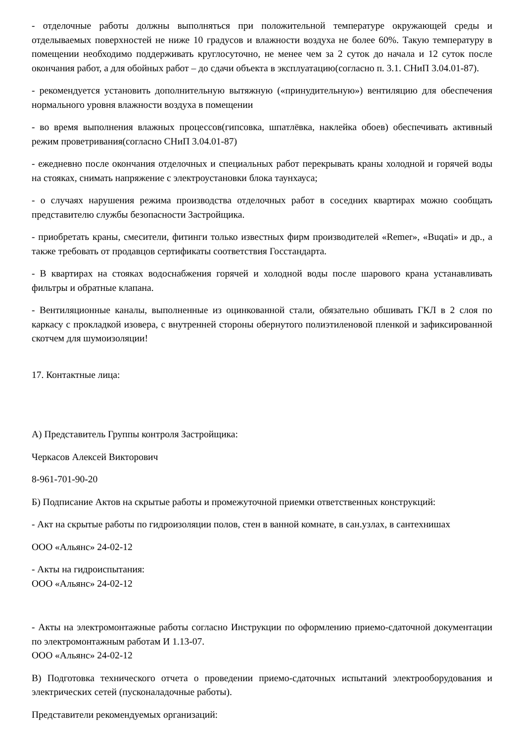- отделочные работы должны выполняться при положительной температуре окружающей среды и отделываемых поверхностей не ниже 10 градусов и влажности воздуха не более 60%. Такую температуру в помещении необходимо поддерживать круглосуточно, не менее чем за 2 суток до начала и 12 суток после окончания работ, а для обойных работ – до сдачи объекта в эксплуатацию(согласно п. 3.1. СНиП 3.04.01-87).
- рекомендуется установить дополнительную вытяжную («принудительную») вентиляцию для обеспечения нормального уровня влажности воздуха в помещении
- во время выполнения влажных процессов(гипсовка, шпатлёвка, наклейка обоев) обеспечивать активный режим проветривания(согласно СНиП 3.04.01-87)
- ежедневно после окончания отделочных и специальных работ перекрывать краны холодной и горячей воды на стояках, снимать напряжение с электроустановки блока таунхауса;
- о случаях нарушения режима производства отделочных работ в соседних квартирах можно сообщать представителю службы безопасности Застройщика.
- приобретать краны, смесители, фитинги только известных фирм производителей «Remer», «Buqati» и др., а также требовать от продавцов сертификаты соответствия Госстандарта.
- В квартирах на стояках водоснабжения горячей и холодной воды после шарового крана устанавливать фильтры и обратные клапана.
- Вентиляционные каналы, выполненные из оцинкованной стали, обязательно обшивать ГКЛ в 2 слоя по каркасу с прокладкой изовера, с внутренней стороны обернутого полиэтиленовой пленкой и зафиксированной скотчем для шумоизоляции!
17. Контактные лица:
А) Представитель Группы контроля Застройщика:
Черкасов Алексей Викторович
8-961-701-90-20
Б) Подписание Актов на скрытые работы и промежуточной приемки ответственных конструкций:
- Акт на скрытые работы по гидроизоляции полов, стен в ванной комнате, в сан.узлах, в сантехнишах
ООО «Альянс» 24-02-12
- Акты на гидроиспытания:
ООО «Альянс» 24-02-12
- Акты на электромонтажные работы согласно Инструкции по оформлению приемо-сдаточной документации по электромонтажным работам И 1.13-07.
ООО «Альянс» 24-02-12
В) Подготовка технического отчета о проведении приемо-сдаточных испытаний электрооборудования и электрических сетей (пусконаладочные работы).
Представители рекомендуемых организаций: